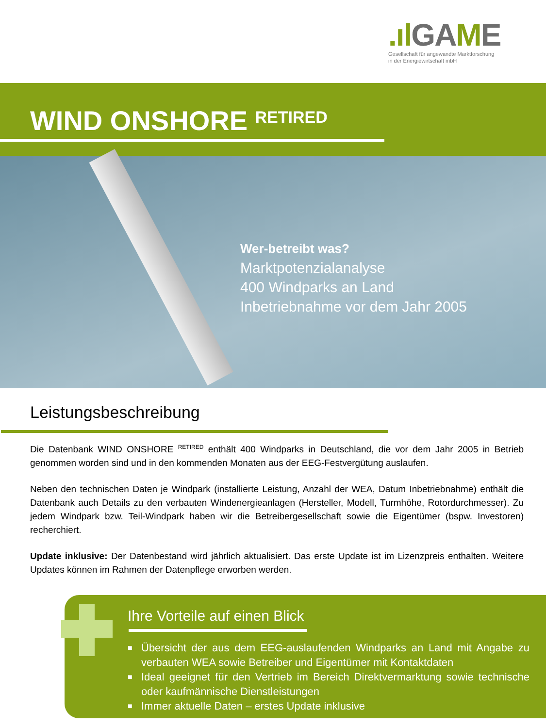.ıl GAME
Gesellschaft für angewandte Marktforschung
in der Energiewirtschaft mbH
WIND ONSHORE <sup>RETIRED</sup>
Wer-betreibt was?
Marktpotenzialanalyse
400 Windparks an Land
Inbetriebnahme vor dem Jahr 2005
Leistungsbeschreibung
Die Datenbank WIND ONSHORE <sup>RETIRED</sup> enthält 400 Windparks in Deutschland, die vor dem Jahr 2005 in Betrieb genommen worden sind und in den kommenden Monaten aus der EEG-Festvergütung auslaufen.
Neben den technischen Daten je Windpark (installierte Leistung, Anzahl der WEA, Datum Inbetriebnahme) enthält die Datenbank auch Details zu den verbauten Windenergieanlagen (Hersteller, Modell, Turmhöhe, Rotordurchmesser). Zu jedem Windpark bzw. Teil-Windpark haben wir die Betreibergesellschaft sowie die Eigentümer (bspw. Investoren) recherchiert.
Update inklusive: Der Datenbestand wird jährlich aktualisiert. Das erste Update ist im Lizenzpreis enthalten. Weitere Updates können im Rahmen der Datenpflege erworben werden.
Ihre Vorteile auf einen Blick
■ Übersicht der aus dem EEG-auslaufenden Windparks an Land mit Angabe zu verbauten WEA sowie Betreiber und Eigentümer mit Kontaktdaten
■ Ideal geeignet für den Vertrieb im Bereich Direktvermarktung sowie technische oder kaufmännische Dienstleistungen
■ Immer aktuelle Daten – erstes Update inklusive